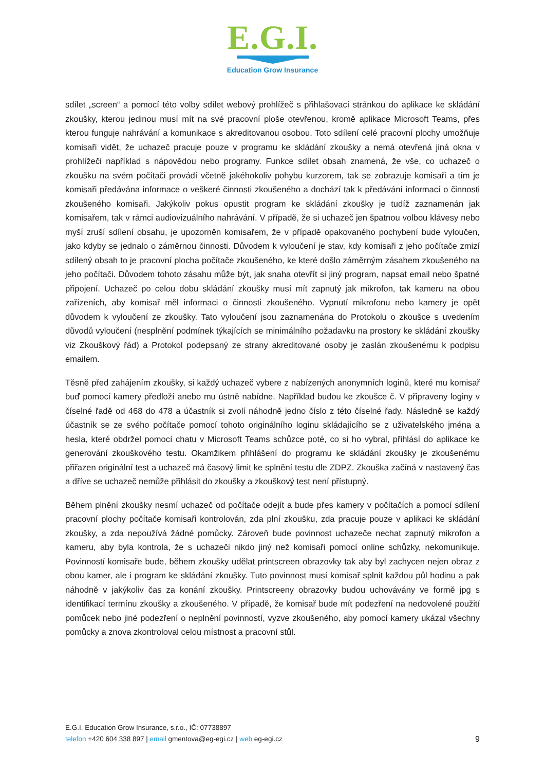E.G.I.
Education Grow Insurance
sdílet „screen“ a pomocí této volby sdílet webový prohlížeč s přihlašovací stránkou do aplikace ke skládání zkoušky, kterou jedinou musí mít na své pracovní ploše otevřenou, kromě aplikace Microsoft Teams, přes kterou funguje nahrávání a komunikace s akreditovanou osobou. Toto sdílení celé pracovní plochy umožňuje komisaři vidět, že uchazeč pracuje pouze v programu ke skládání zkoušky a nemá otevřená jiná okna v prohlížeči například s nápovědou nebo programy. Funkce sdílet obsah znamená, že vše, co uchazeč o zkoušku na svém počítači provádí včetně jakéhokoliv pohybu kurzorem, tak se zobrazuje komisaři a tím je komisaři předávána informace o veškeré činnosti zkoušeného a dochází tak k předávání informací o činnosti zkoušeného komisaři. Jakýkoliv pokus opustit program ke skládání zkoušky je tudíž zaznamenán jak komisařem, tak v rámci audiovizuálního nahrávání. V případě, že si uchazeč jen špatnou volbou klávesy nebo myší zruší sdílení obsahu, je upozorněn komisařem, že v případě opakovaného pochybení bude vyloučen, jako kdyby se jednalo o záměrnou činnosti. Důvodem k vyloučení je stav, kdy komisaři z jeho počítače zmizí sdílený obsah to je pracovní plocha počítače zkoušeného, ke které došlo záměrným zásahem zkoušeného na jeho počítači. Důvodem tohoto zásahu může být, jak snaha otevřít si jiný program, napsat email nebo špatné připojení. Uchazeč po celou dobu skládání zkoušky musí mít zapnutý jak mikrofon, tak kameru na obou zařízeních, aby komisař měl informaci o činnosti zkoušeného. Vypnutí mikrofonu nebo kamery je opět důvodem k vyloučení ze zkoušky. Tato vyloučení jsou zaznamenána do Protokolu o zkoušce s uvedením důvodů vyloučení (nesplnění podmínek týkajících se minimálního požadavku na prostory ke skládání zkoušky viz Zkouškový řád) a Protokol podepsaný ze strany akreditované osoby je zaslán zkoušenému k podpisu emailem.
Těsně před zahájením zkoušky, si každý uchazeč vybere z nabízených anonymních loginů, které mu komisař buď pomocí kamery předloží anebo mu ústně nabídne. Například budou ke zkoušce č. V připraveny loginy v číselné řadě od 468 do 478 a účastník si zvolí náhodně jedno číslo z této číselné řady. Následně se každý účastník se ze svého počítače pomocí tohoto originálního loginu skládajícího se z uživatelského jména a hesla, které obdržel pomocí chatu v Microsoft Teams schůzce poté, co si ho vybral, přihlásí do aplikace ke generování zkouškového testu. Okamžikem přihlášení do programu ke skládání zkoušky je zkoušenému přiřazen originální test a uchazeč má časový limit ke splnění testu dle ZDPZ. Zkouška začíná v nastavený čas a dříve se uchazeč nemůže přihlásit do zkoušky a zkouškový test není přístupný.
Během plnění zkoušky nesmí uchazeč od počítače odejít a bude přes kamery v počítačích a pomocí sdílení pracovní plochy počítače komisaři kontrolován, zda plní zkoušku, zda pracuje pouze v aplikaci ke skládání zkoušky, a zda nepoužívá žádné pomůcky. Zároveň bude povinnost uchazeče nechat zapnutý mikrofon a kameru, aby byla kontrola, že s uchazeči nikdo jiný než komisaři pomocí online schůzky, nekomunikuje. Povinností komisaře bude, během zkoušky udělat printscreen obrazovky tak aby byl zachycen nejen obraz z obou kamer, ale i program ke skládání zkoušky. Tuto povinnost musí komisař splnit každou půl hodinu a pak náhodně v jakýkoliv čas za konání zkoušky. Printscreeny obrazovky budou uchovávány ve formě jpg s identifikací termínu zkoušky a zkoušeného. V případě, že komisař bude mít podezření na nedovolené použití pomůcek nebo jiné podezření o neplnění povinností, vyzve zkoušeného, aby pomocí kamery ukázal všechny pomůcky a znova zkontroloval celou místnost a pracovní stůl.
E.G.I. Education Grow Insurance, s.r.o., IČ: 07738897
9 telefon +420 604 338 897 | email gmentova@eg-egi.cz | web eg-egi.cz